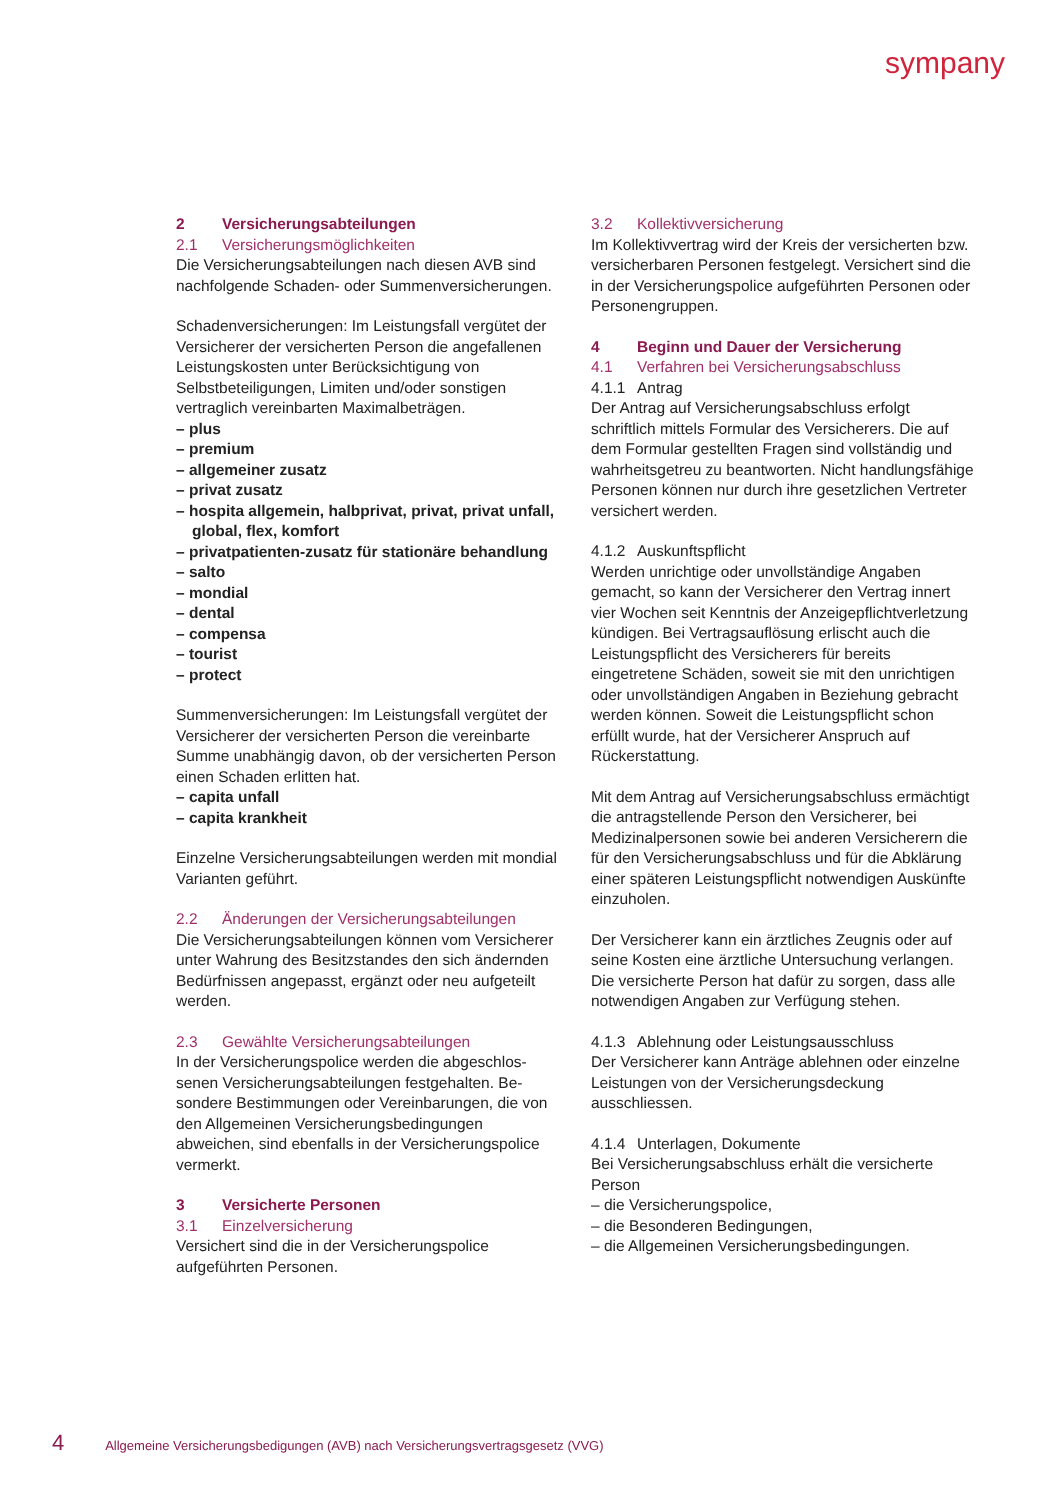sympany
2 Versicherungsabteilungen
2.1 Versicherungsmöglichkeiten
Die Versicherungsabteilungen nach diesen AVB sind nachfolgende Schaden- oder Summenversi­cherungen.
Schadenversicherungen: Im Leistungsfall vergütet der Versicherer der versicherten Person die ange­fallenen Leistungskosten unter Berücksichtigung von Selbstbeteiligungen, Limiten und/oder sonsti­gen vertraglich vereinbarten Maximalbeträgen.
– plus
– premium
– allgemeiner zusatz
– privat zusatz
– hospita allgemein, halbprivat, privat, privat unfall, global, flex, komfort
– privatpatienten-zusatz für stationäre behandlung
– salto
– mondial
– dental
– compensa
– tourist
– protect
Summenversicherungen: Im Leistungsfall vergütet der Versicherer der versicherten Person die verein­barte Summe unabhängig davon, ob der versicher­ten Person einen Schaden erlitten hat.
– capita unfall
– capita krankheit
Einzelne Versicherungsabteilungen werden mit mondial Varianten geführt.
2.2 Änderungen der Versicherungsabteilungen
Die Versicherungsabteilungen können vom Versi­cherer unter Wahrung des Besitzstandes den sich ändernden Bedürfnissen angepasst, ergänzt oder neu aufgeteilt werden.
2.3 Gewählte Versicherungsabteilungen
In der Versicherungspolice werden die abgeschlos­senen Versicherungsabteilungen festgehalten. Be­sondere Bestimmungen oder Vereinbarungen, die von den Allgemeinen Versicherungsbedingungen abweichen, sind ebenfalls in der Versicherungs­police vermerkt.
3 Versicherte Personen
3.1 Einzelversicherung
Versichert sind die in der Versicherungspolice aufgeführten Personen.
3.2 Kollektivversicherung
Im Kollektivvertrag wird der Kreis der versicherten bzw. versicherbaren Personen festgelegt. Versi­chert sind die in der Versicherungspolice aufge­führten Personen oder Personengruppen.
4 Beginn und Dauer der Versicherung
4.1 Verfahren bei Versicherungsabschluss
4.1.1 Antrag
Der Antrag auf Versicherungsabschluss erfolgt schriftlich mittels Formular des Versicherers. Die auf dem Formular gestellten Fragen sind vollstän­dig und wahrheitsgetreu zu beantworten. Nicht handlungsfähige Personen können nur durch ihre gesetzlichen Vertreter versichert werden.
4.1.2 Auskunftspflicht
Werden unrichtige oder unvollständige Angaben gemacht, so kann der Versicherer den Vertrag innert vier Wochen seit Kenntnis der Anzeige­pflichtverletzung kündigen. Bei Vertragsauflösung erlischt auch die Leistungspflicht des Versicherers für bereits eingetretene Schäden, soweit sie mit den unrichtigen oder unvollständigen Angaben in Beziehung gebracht werden können. Soweit die Leistungspflicht schon erfüllt wurde, hat der Ver­sicherer Anspruch auf Rückerstattung.
Mit dem Antrag auf Versicherungsabschluss er­mächtigt die antragstellende Person den Versiche­rer, bei Medizinalpersonen sowie bei anderen Ver­sicherern die für den Versicherungsabschluss und für die Abklärung einer späteren Leistungspflicht notwendigen Auskünfte einzuholen.
Der Versicherer kann ein ärztliches Zeugnis oder auf seine Kosten eine ärztliche Untersuchung ver­langen. Die versicherte Person hat dafür zu sorgen, dass alle notwendigen Angaben zur Verfügung stehen.
4.1.3 Ablehnung oder Leistungsausschluss
Der Versicherer kann Anträge ablehnen oder ein­zelne Leistungen von der Versicherungsdeckung ausschliessen.
4.1.4 Unterlagen, Dokumente
Bei Versicherungsabschluss erhält die versicherte Person
– die Versicherungspolice,
– die Besonderen Bedingungen,
– die Allgemeinen Versicherungsbedingungen.
4 Allgemeine Versicherungsbedigungen (AVB) nach Versicherungsvertragsgesetz (VVG)